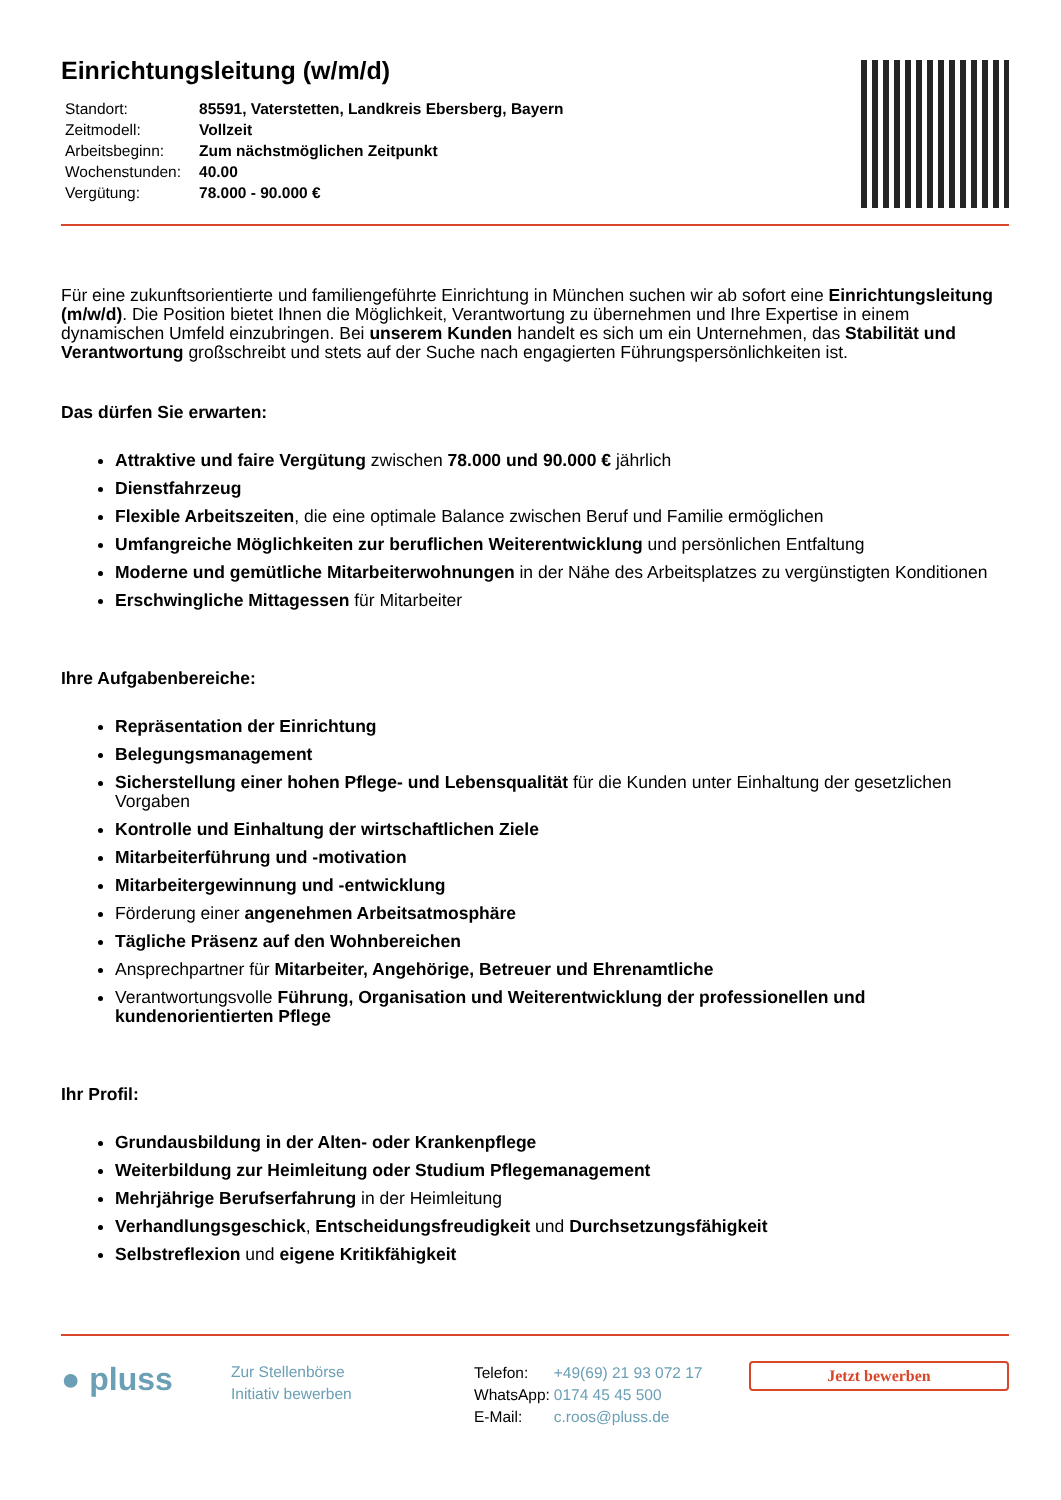Einrichtungsleitung (w/m/d)
| Standort: | 85591, Vaterstetten, Landkreis Ebersberg, Bayern |
| Zeitmodell: | Vollzeit |
| Arbeitsbeginn: | Zum nächstmöglichen Zeitpunkt |
| Wochenstunden: | 40.00 |
| Vergütung: | 78.000 - 90.000 € |
Für eine zukunftsorientierte und familiengeführte Einrichtung in München suchen wir ab sofort eine Einrichtungsleitung (m/w/d). Die Position bietet Ihnen die Möglichkeit, Verantwortung zu übernehmen und Ihre Expertise in einem dynamischen Umfeld einzubringen. Bei unserem Kunden handelt es sich um ein Unternehmen, das Stabilität und Verantwortung großschreibt und stets auf der Suche nach engagierten Führungspersönlichkeiten ist.
Das dürfen Sie erwarten:
Attraktive und faire Vergütung zwischen 78.000 und 90.000 € jährlich
Dienstfahrzeug
Flexible Arbeitszeiten, die eine optimale Balance zwischen Beruf und Familie ermöglichen
Umfangreiche Möglichkeiten zur beruflichen Weiterentwicklung und persönlichen Entfaltung
Moderne und gemütliche Mitarbeiterwohnungen in der Nähe des Arbeitsplatzes zu vergünstigten Konditionen
Erschwingliche Mittagessen für Mitarbeiter
Ihre Aufgabenbereiche:
Repräsentation der Einrichtung
Belegungsmanagement
Sicherstellung einer hohen Pflege- und Lebensqualität für die Kunden unter Einhaltung der gesetzlichen Vorgaben
Kontrolle und Einhaltung der wirtschaftlichen Ziele
Mitarbeiterführung und -motivation
Mitarbeitergewinnung und -entwicklung
Förderung einer angenehmen Arbeitsatmosphäre
Tägliche Präsenz auf den Wohnbereichen
Ansprechpartner für Mitarbeiter, Angehörige, Betreuer und Ehrenamtliche
Verantwortungsvolle Führung, Organisation und Weiterentwicklung der professionellen und kundenorientierten Pflege
Ihr Profil:
Grundausbildung in der Alten- oder Krankenpflege
Weiterbildung zur Heimleitung oder Studium Pflegemanagement
Mehrjährige Berufserfahrung in der Heimleitung
Verhandlungsgeschick, Entscheidungsfreudigkeit und Durchsetzungsfähigkeit
Selbstreflexion und eigene Kritikfähigkeit
● pluss
Zur Stellenbörse
Initiativ bewerben
| Telefon: | +49(69) 21 93 072 17 |
| WhatsApp: | 0174 45 45 500 |
| E-Mail: | c.roos@pluss.de |
Jetzt bewerben